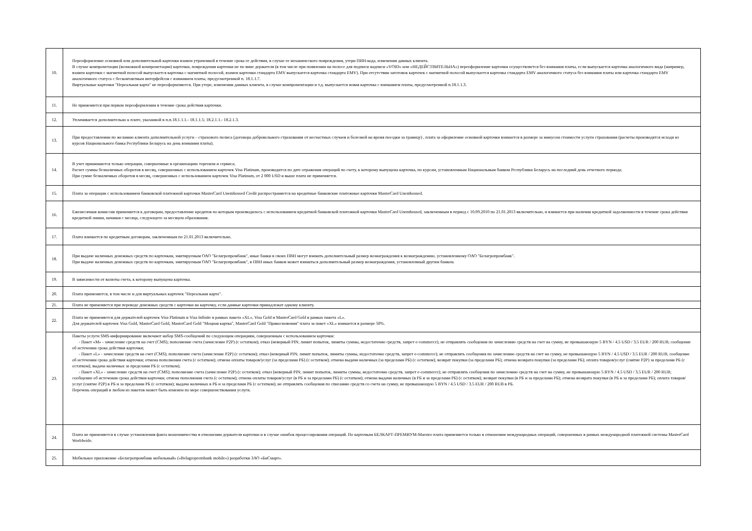| 10. | Переоформление основной или дополнительной карточки взамен утраченной в течение срока ее действия, в случае ее механического повреждения, утери ПИН-кода, изменения данных клиента. В случае компрометации (возможной компрометации) карточки, повреждения карточки не по вине держателя (в том числе при появлении на полосе для подписи надписи «VOID» или «НЕДЕЙСТВИТЕЛЬНА») переоформление карточки осуществляется без взимания платы, если выпускается карточка аналогичного вида (например, взамен карточки с магнитной полосой выпускается карточка с магнитной полосой, взамен карточки стандарта EMV выпускается карточка стандарта EMV). При отсутствии заготовок карточек с магнитной полосой выпускается карточка стандарта EMV аналогичного статуса без взимания платы или карточка стандарта EMV аналогичного статуса с бесконтактным интерфейсом с взиманием платы, предусмотренной п. 18.1.1.7. Виртуальные карточки "Нереальная карта" не переоформляются. При утере, изменении данных клиента, в случае компроментации и т.д. выпускается новая карточка с взиманием платы, предусмотренной п.18.1.1.3. |
| 11. | Не применяется при первом переоформлении в течение срока действия карточки. |
| 12. | Уплачивается дополнительно к плате, указанной в п.п.18.1.1.1.- 18.1.1.5; 18.2.1.1.- 18.2.1.3. |
| 13. | При предоставлении по желанию клиента дополнительной услуги – страхового полиса (договора добровольного страхования от несчастных случаев и болезней на время поездки за границу) , плата за оформление основной карточки взимается в размере за минусом стоимости услуги страхования (расчеты производятся исходя из курсов Национального банка Республики Беларусь на день взимания платы). |
| 14. | В учет принимаются только операции, совершенные в организациях торговли и сервиса; Расчет суммы безналичных оборотов в месяц, совершенных с использованием карточек Visa Platinum, производится по дате отражения операций по счету, к которому выпущена карточка, по курсам, установленным Национальным банком Республики Беларусь на последний день отчетного периода; При сумме безналичных оборотов в месяц, совершенных с использованием карточек Visa Platinum, от 2 000 USD и выше плата не применяется. |
| 15. | Плата за операции с использованием банковской платежной карточки MasterCard Unembossed Credit распространяется на кредитные банковские платежные карточки MasterCard Unembossed. |
| 16. | Ежемесячная комиссия применяется к договорам, предоставление кредитов по которым производилось с использованием кредитной банковской платежной карточки MasterCard Unembossed, заключенным в период с 10.09.2010 по 21.01.2013 включительно, и взимается при наличии кредитной задолженности в течение срока действия кредитной линии, начиная с месяца, следующего за месяцем образования. |
| 17. | Плата взимается по кредитным договорам, заключенным по 21.01.2013 включительно. |
| 18. | При выдаче наличных денежных средств по карточкам, эмитируемым ОАО "Белагропромбанк", иные банки в своих ПВН могут взимать дополнительный размер вознаграждения к вознаграждению, установленному ОАО "Белагропромбанк". При выдаче наличных денежных средств по карточкам, эмитируемым ОАО "Белагропромбанк", в ПВН иных банков может взиматься дополнительный размер вознаграждения, установленный другим банком. |
| 19. | В зависимости от валюты счета, к которому выпущена карточка. |
| 20. | Плата применяется, в том числе и для виртуальных карточек "Нереальная карта". |
| 21. | Плата не применяется при переводе денежных средств с карточки на карточку, если данные карточки принадлежат одному клиенту. |
| 22. | Плата не применяется для держателей карточек Visa Platinum и Visa Infinite в рамках пакета «XL», Visa Gold и MasterCard Gold в рамках пакета «L». Для держателей карточек Visa Gold, MasterCard Gold, MasterCard Gold "Моцная картка", MasterCard Gold "Прикосновения" плата за пакет «XL» взимается в размере 50%. |
| 23. | Пакеты услуги SMS-информирование включают набор SMS-сообщений по следующим операциям, совершенным с использованием карточки: - Пакет «М» - зачисление средств на счет (CMS); пополнение счета (зачисление P2P) (с остатком); отказ (неверный PIN; лимит попыток, лимиты суммы, недостаточно средств, запрет e-commerce); не отправлять сообщения по зачислению средств на счет на сумму, не превышающую 5 BYN / 4.5 USD / 3.5 EUR / 200 RUB; сообщение об истечении срока действия карточки; - Пакет «L» - зачисление средств на счет (CMS); пополнение счета (зачисление P2P) (с остатком); отказ (неверный PIN; лимит попыток, лимиты суммы, недостаточно средств, запрет e-commerce); не отправлять сообщения по зачислению средств на счет на сумму, не превышающую 5 BYN / 4.5 USD / 3.5 EUR / 200 RUB; сообщение об истечении срока действия карточки; отмена пополнения счета (с остатком); отмена оплаты товаров/услуг (за пределами РБ) (с остатком); отмена выдачи наличных (за пределами РБ) (с остатком); возврат покупки (за пределами РБ); отмена возврата покупки (за пределами РБ); оплата товаров/услуг (снятие P2P) за пределами РБ (с остатком); выдача наличных за пределами РБ (с остатком); - Пакет «XL» - зачисление средств на счет (CMS); пополнение счета (зачисление P2P) (с остатком); отказ (неверный PIN; лимит попыток, лимиты суммы, недостаточно средств, запрет e-commerce); не отправлять сообщения по зачислению средств на счет на сумму, не превышающую 5 BYN / 4.5 USD / 3.5 EUR / 200 RUB; сообщение об истечении срока действия карточки; отмена пополнения счета (с остатком); отмена оплаты товаров/услуг (в РБ и за пределами РБ) (с остатком); отмена выдачи наличных (в РБ и за пределами РБ) (с остатком); возврат покупки (в РБ и за пределами РБ); отмена возврата покупки (в РБ и за пределами РБ); оплата товаров/услуг (снятие P2P) в РБ и за пределами РБ (с остатком); выдача наличных в РБ и за пределами РБ (с остатком); не отправлять сообщения по списанию средств со счета на сумму, не превышающую 5 BYN / 4.5 USD / 3.5 EUR / 200 RUB в РБ. Перечень операций в любом из пакетов может быть изменен по мере совершенствования услуги. |
| 24. | Плата не применяется в случае установления факта мошенничества в отношении держателя карточки и в случае ошибок процессирования операций. По карточкам БЕЛКАРТ-ПРЕМИУМ-Maestro плата применяется только в отношении международных операций, совершенных в рамках международной платежной системы MasterCard Worldwide. |
| 25. | Мобильное приложение «Белагропромбанк мобильный» («Belagroprombank mobile») разработки ЗАО «БиСмарт». |